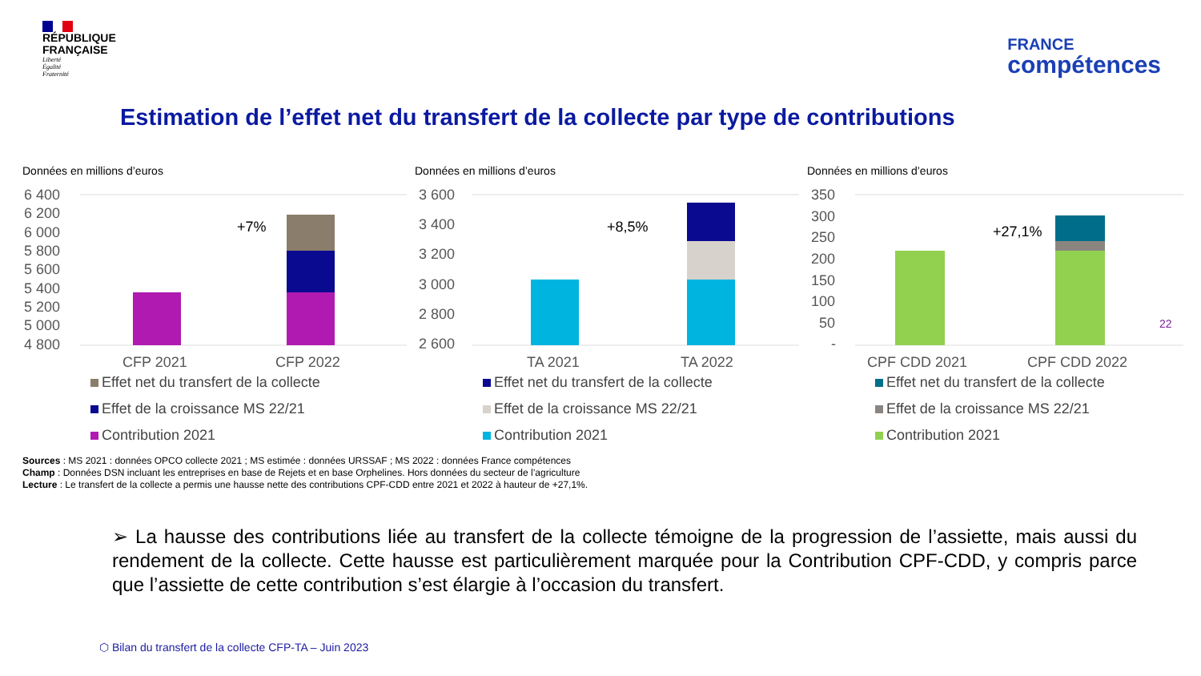RÉPUBLIQUE
FRANÇAISE
Liberté
Égalité
Fraternité
FRANCE
compétences
Estimation de l’effet net du transfert de la collecte par type de contributions
Données en millions d’euros
6 400
6 200
6 000
5 800
5 600
5 400
5 200
5 000
4 800
+7%
CFP 2021
CFP 2022
Effet net du transfert de la collecte
Effet de la croissance MS 22/21
Contribution 2021
Données en millions d’euros
3 600
3 400
3 200
3 000
2 800
2 600
+8,5%
TA 2021
TA 2022
Effet net du transfert de la collecte
Effet de la croissance MS 22/21
Contribution 2021
Données en millions d’euros
350
300
250
200
150
100
50
-
+27,1%
CPF CDD 2021
CPF CDD 2022
22
Effet net du transfert de la collecte
Effet de la croissance MS 22/21
Contribution 2021
Sources : MS 2021 : données OPCO collecte 2021 ; MS estimée : données URSSAF ; MS 2022 : données France compétences
Champ : Données DSN incluant les entreprises en base de Rejets et en base Orphelines. Hors données du secteur de l’agriculture
Lecture : Le transfert de la collecte a permis une hausse nette des contributions CPF-CDD entre 2021 et 2022 à hauteur de +27,1%.
➢ La hausse des contributions liée au transfert de la collecte témoigne de la progression de l’assiette, mais aussi du rendement de la collecte. Cette hausse est particulièrement marquée pour la Contribution CPF-CDD, y compris parce que l’assiette de cette contribution s’est élargie à l’occasion du transfert.
⬡ Bilan du transfert de la collecte CFP-TA – Juin 2023